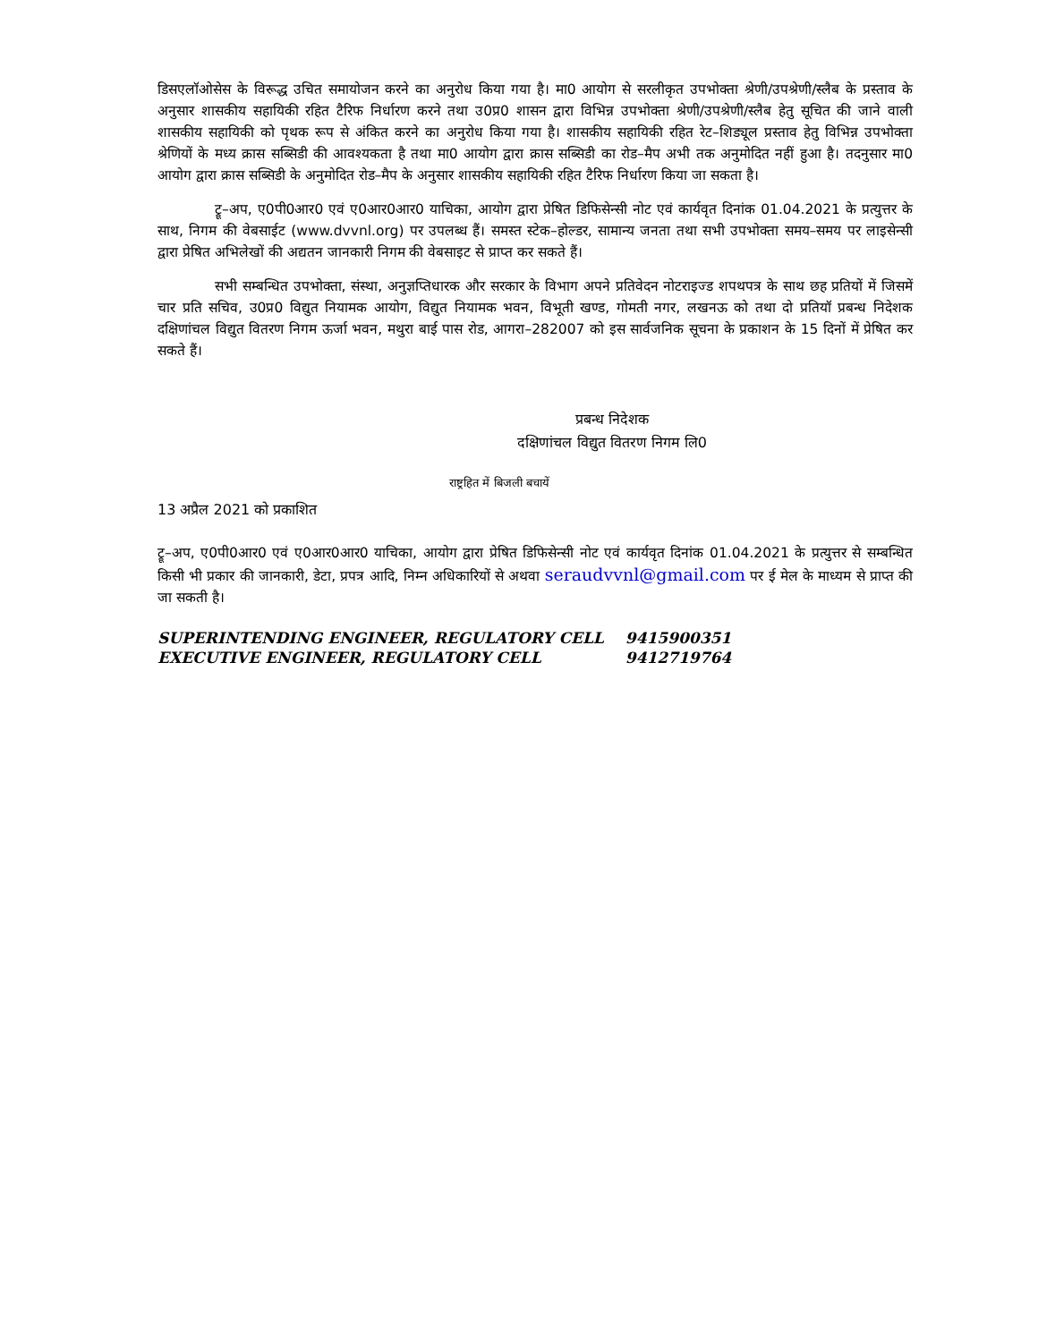डिसएलॉओसेस के विरूद्ध उचित समायोजन करने का अनुरोध किया गया है। मा0 आयोग से सरलीकृत उपभोक्ता श्रेणी/उपश्रेणी/स्लैब के प्रस्ताव के अनुसार शासकीय सहायिकी रहित टैरिफ निर्धारण करने तथा उ0प्र0 शासन द्वारा विभिन्न उपभोक्ता श्रेणी/उपश्रेणी/स्लैब हेतु सूचित की जाने वाली शासकीय सहायिकी को पृथक रूप से अंकित करने का अनुरोध किया गया है। शासकीय सहायिकी रहित रेट–शिड्यूल प्रस्ताव हेतु विभिन्न उपभोक्ता श्रेणियों के मध्य क्रास सब्सिडी की आवश्यकता है तथा मा0 आयोग द्वारा क्रास सब्सिडी का रोड–मैप अभी तक अनुमोदित नहीं हुआ है। तदनुसार मा0 आयोग द्वारा क्रास सब्सिडी के अनुमोदित रोड–मैप के अनुसार शासकीय सहायिकी रहित टैरिफ निर्धारण किया जा सकता है।
ट्रू–अप, ए0पी0आर0 एवं ए0आर0आर0 याचिका, आयोग द्वारा प्रेषित डिफिसेन्सी नोट एवं कार्यवृत दिनांक 01.04.2021 के प्रत्युत्तर के साथ, निगम की वेबसाईट (www.dvvnl.org) पर उपलब्ध हैं। समस्त स्टेक–होल्डर, सामान्य जनता तथा सभी उपभोक्ता समय–समय पर लाइसेन्सी द्वारा प्रेषित अभिलेखों की अद्यतन जानकारी निगम की वेबसाइट से प्राप्त कर सकते हैं।
सभी सम्बन्धित उपभोक्ता, संस्था, अनुज्ञप्तिधारक और सरकार के विभाग अपने प्रतिवेदन नोटराइज्ड शपथपत्र के साथ छह प्रतियों में जिसमें चार प्रति सचिव, उ0प्र0 विद्युत नियामक आयोग, विद्युत नियामक भवन, विभूती खण्ड, गोमती नगर, लखनऊ को तथा दो प्रतियॉ प्रबन्ध निदेशक दक्षिणांचल विद्युत वितरण निगम ऊर्जा भवन, मथुरा बाई पास रोड, आगरा–282007 को इस सार्वजनिक सूचना के प्रकाशन के 15 दिनों में प्रेषित कर सकते हैं।
प्रबन्ध निदेशक
दक्षिणांचल विद्युत वितरण निगम लि0
राष्ट्रहित में बिजली बचायें
13 अप्रैल 2021 को प्रकाशित
ट्रू–अप, ए0पी0आर0 एवं ए0आर0आर0 याचिका, आयोग द्वारा प्रेषित डिफिसेन्सी नोट एवं कार्यवृत दिनांक 01.04.2021 के प्रत्युत्तर से सम्बन्धित किसी भी प्रकार की जानकारी, डेटा, प्रपत्र आदि, निम्न अधिकारियों से अथवा seraudvvnl@gmail.com पर ई मेल के माध्यम से प्राप्त की जा सकती है।
| SUPERINTENDING ENGINEER, REGULATORY CELL | 9415900351 |
| EXECUTIVE ENGINEER, REGULATORY CELL | 9412719764 |